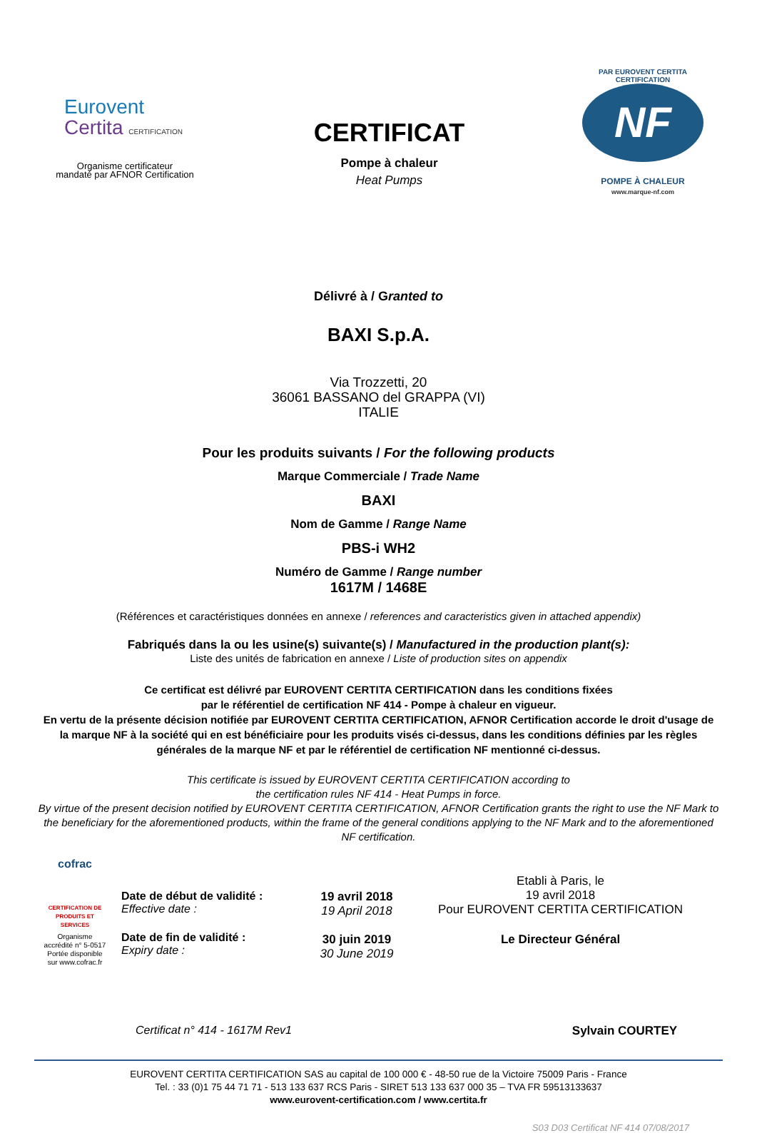Eurovent
Certita CERTIFICATION
Organisme certificateur
mandaté par AFNOR Certification
CERTIFICAT
Pompe à chaleur
Heat Pumps
PAR EUROVENT CERTITA CERTIFICATION
NF
POMPE À CHALEUR
www.marque-nf.com
Délivré à / Granted to
BAXI S.p.A.
Via Trozzetti, 20
36061 BASSANO del GRAPPA (VI)
ITALIE
Pour les produits suivants / For the following products
Marque Commerciale / Trade Name
BAXI
Nom de Gamme / Range Name
PBS-i WH2
Numéro de Gamme / Range number
1617M / 1468E
(Références et caractéristiques données en annexe / references and caracteristics given in attached appendix)
Fabriqués dans la ou les usine(s) suivante(s) / Manufactured in the production plant(s):
Liste des unités de fabrication en annexe / Liste of production sites on appendix
Ce certificat est délivré par EUROVENT CERTITA CERTIFICATION dans les conditions fixées
par le référentiel de certification NF 414 - Pompe à chaleur en vigueur.
En vertu de la présente décision notifiée par EUROVENT CERTITA CERTIFICATION, AFNOR Certification accorde le droit d'usage de la marque NF à la société qui en est bénéficiaire pour les produits visés ci-dessus, dans les conditions définies par les règles générales de la marque NF et par le référentiel de certification NF mentionné ci-dessus.
This certificate is issued by EUROVENT CERTITA CERTIFICATION according to
the certification rules NF 414 - Heat Pumps in force.
By virtue of the present decision notified by EUROVENT CERTITA CERTIFICATION, AFNOR Certification grants the right to use the NF Mark to the beneficiary for the aforementioned products, within the frame of the general conditions applying to the NF Mark and to the aforementioned NF certification.
cofrac
CERTIFICATION DE PRODUITS ET SERVICES
Organisme accrédité n° 5-0517 Portée disponible sur www.cofrac.fr
Date de début de validité :
Effective date :
Date de fin de validité :
Expiry date :
19 avril 2018
19 April 2018
30 juin 2019
30 June 2019
Etabli à Paris, le
19 avril 2018
Pour EUROVENT CERTITA CERTIFICATION
Le Directeur Général
Certificat n° 414 - 1617M Rev1 Sylvain COURTEY
EUROVENT CERTITA CERTIFICATION SAS au capital de 100 000 € - 48-50 rue de la Victoire 75009 Paris - France
Tel. : 33 (0)1 75 44 71 71 - 513 133 637 RCS Paris - SIRET 513 133 637 000 35 – TVA FR 59513133637
www.eurovent-certification.com / www.certita.fr
S03 D03 Certificat NF 414 07/08/2017